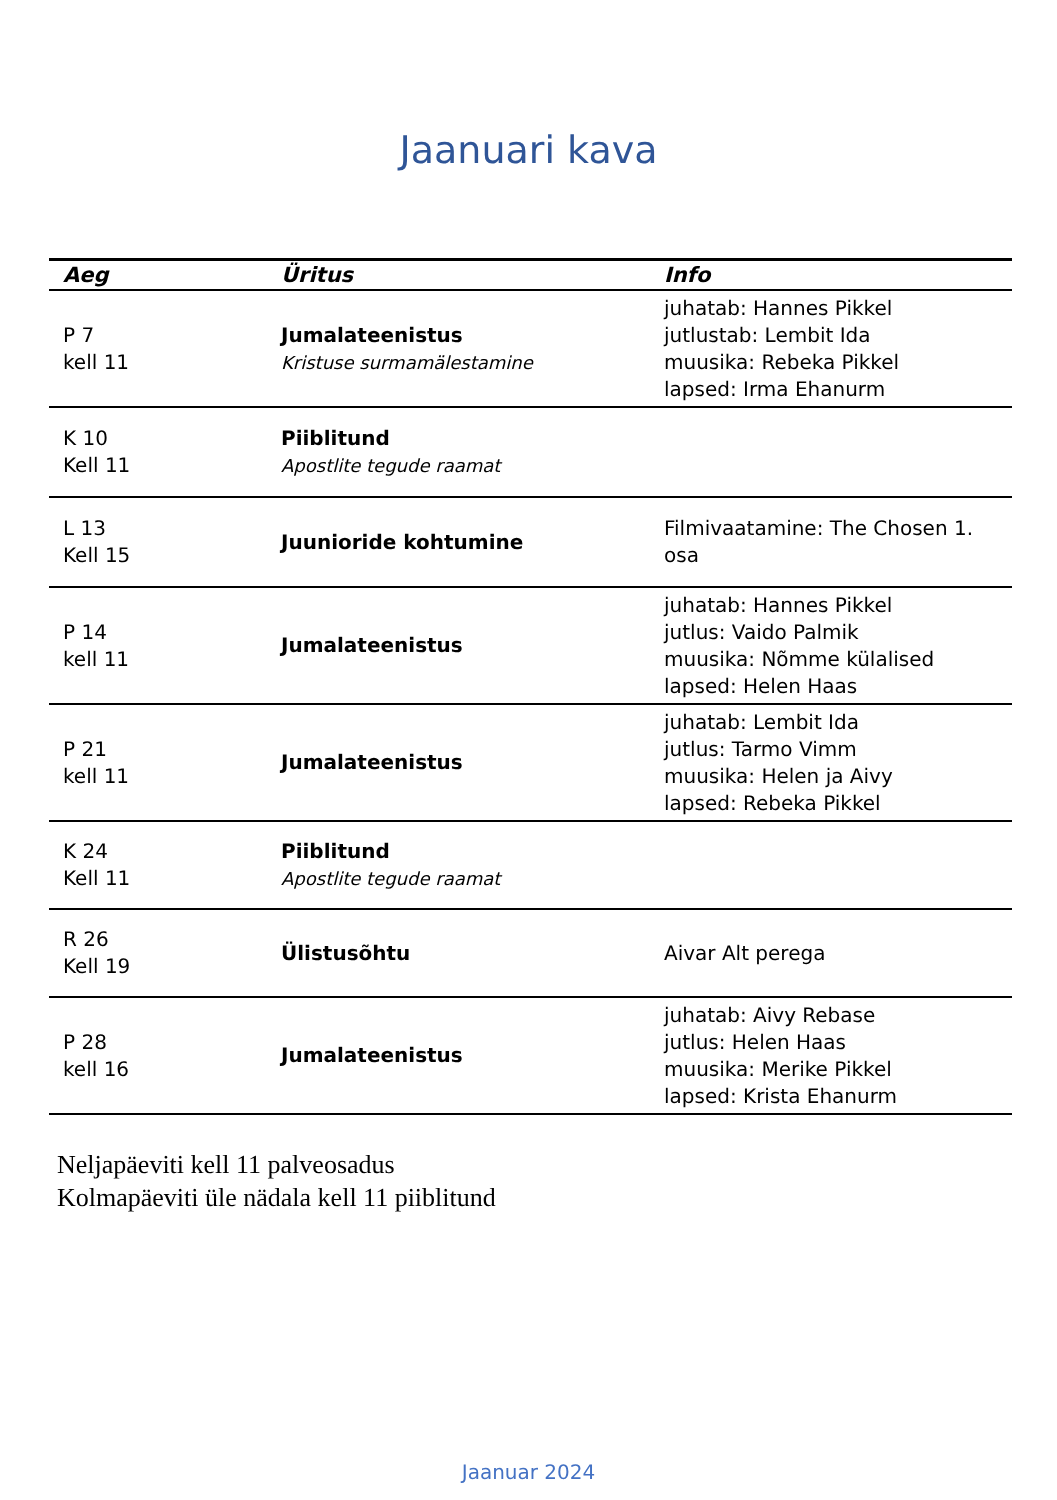Jaanuari kava
| Aeg | Üritus | Info |
| --- | --- | --- |
| P 7 kell 11 | Jumalateenistus Kristuse surmamälestamine | juhatab: Hannes Pikkel jutlustab: Lembit Ida muusika: Rebeka Pikkel lapsed: Irma Ehanurm |
| K 10 Kell 11 | Piiblitund Apostlite tegude raamat | |
| L 13 Kell 15 | Juunioride kohtumine | Filmivaatamine: The Chosen 1. osa |
| P 14 kell 11 | Jumalateenistus | juhatab: Hannes Pikkel jutlus: Vaido Palmik muusika: Nõmme külalised lapsed: Helen Haas |
| P 21 kell 11 | Jumalateenistus | juhatab: Lembit Ida jutlus: Tarmo Vimm muusika: Helen ja Aivy lapsed: Rebeka Pikkel |
| K 24 Kell 11 | Piiblitund Apostlite tegude raamat | |
| R 26 Kell 19 | Ülistusõhtu | Aivar Alt perega |
| P 28 kell 16 | Jumalateenistus | juhatab: Aivy Rebase jutlus: Helen Haas muusika: Merike Pikkel lapsed: Krista Ehanurm |
Neljapäeviti kell 11 palveosadus
Kolmapäeviti üle nädala kell 11 piiblitund
Jaanuar 2024